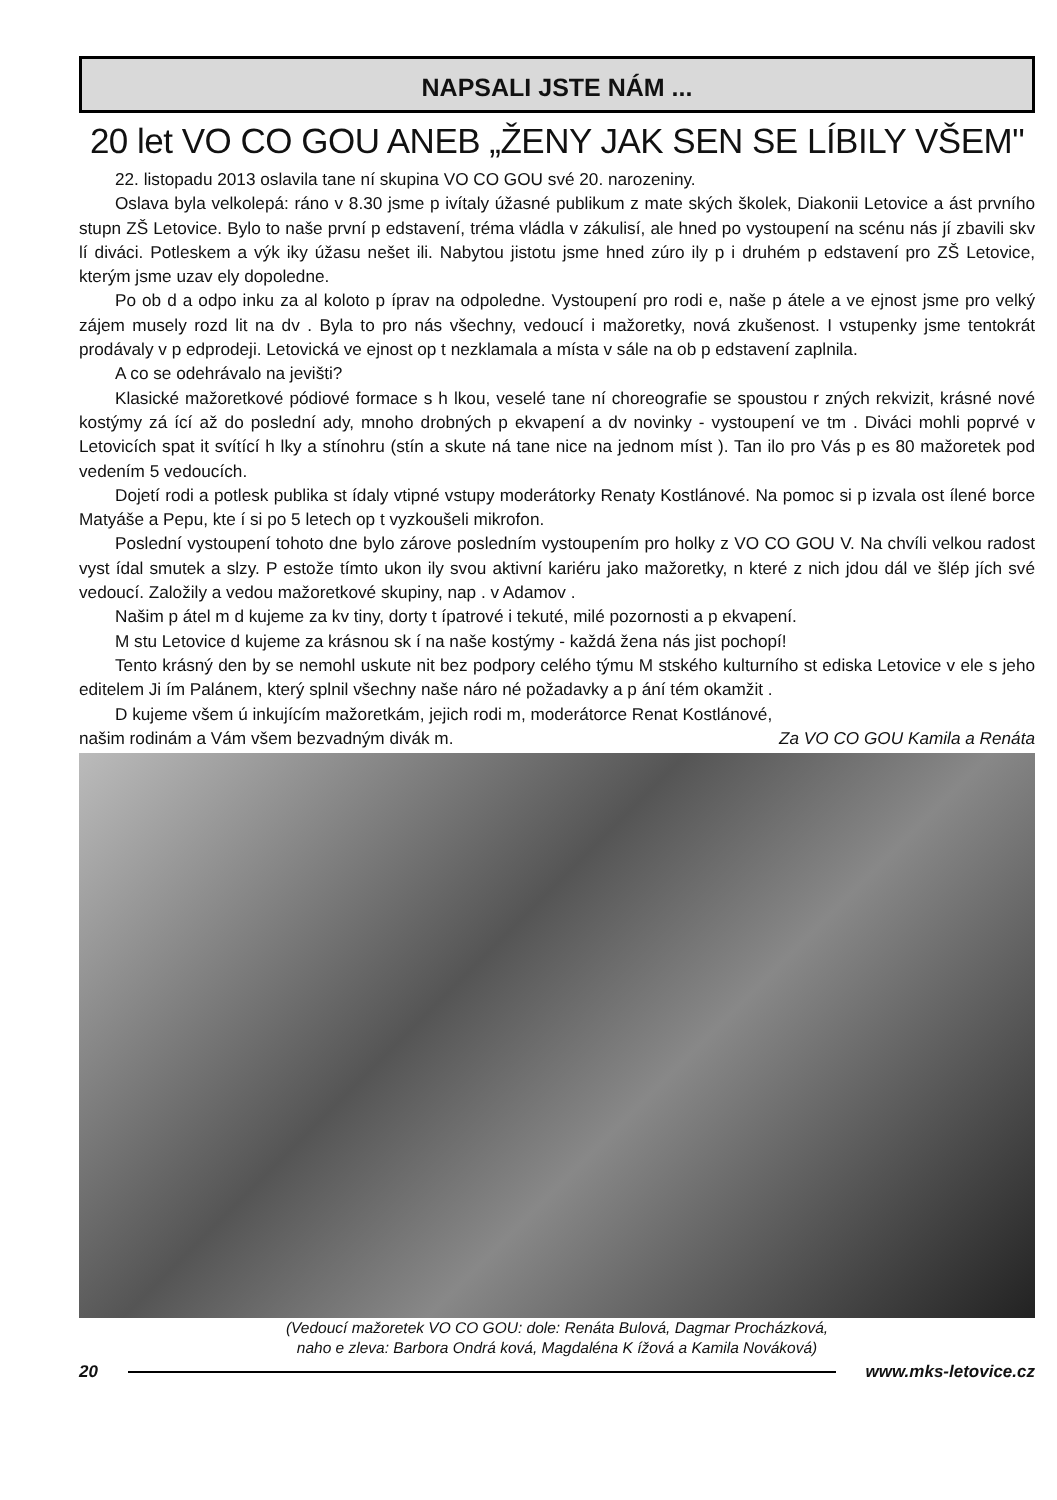NAPSALI JSTE NÁM ...
20 let VO CO GOU ANEB „ŽENY JAK SEN SE LÍBILY VŠEM"
22. listopadu 2013 oslavila tane ní skupina VO CO GOU své 20. narozeniny.
Oslava byla velkolepá: ráno v 8.30 jsme p ivítaly úžasné publikum z mate ských školek, Diakonii Letovice a ást prvního stupn ZŠ Letovice. Bylo to naše první p edstavení, tréma vládla v zákulisí, ale hned po vystoupení na scénu nás jí zbavili skv lí diváci. Potleskem a výk iky úžasu nešet ili. Nabytou jistotu jsme hned zúro ily p i druhém p edstavení pro ZŠ Letovice, kterým jsme uzav ely dopoledne.
Po ob d a odpo inku za al koloto p íprav na odpoledne. Vystoupení pro rodi e, naše p átele a ve ejnost jsme pro velký zájem musely rozd lit na dv . Byla to pro nás všechny, vedoucí i mažoretky, nová zkušenost. I vstupenky jsme tentokrát prodávaly v p edprodeji. Letovická ve ejnost op t nezklamala a místa v sále na ob p edstavení zaplnila.
A co se odehrávalo na jevišti?
Klasické mažoretkové pódiové formace s h lkou, veselé tane ní choreografie se spoustou r zných rekvizit, krásné nové kostýmy zá ící až do poslední ady, mnoho drobných p ekvapení a dv novinky - vystoupení ve tm . Diváci mohli poprvé v Letovicích spat it svítící h lky a stínohru (stín a skute ná tane nice na jednom míst ). Tan ilo pro Vás p es 80 mažoretek pod vedením 5 vedoucích.
Dojetí rodi a potlesk publika st ídaly vtipné vstupy moderátorky Renaty Kostlánové. Na pomoc si p izvala ost ílené borce Matyáše a Pepu, kte í si po 5 letech op t vyzkoušeli mikrofon.
Poslední vystoupení tohoto dne bylo zárove posledním vystoupením pro holky z VO CO GOU V. Na chvíli velkou radost vyst ídal smutek a slzy. P estože tímto ukon ily svou aktivní kariéru jako mažoretky, n které z nich jdou dál ve šlép jích své vedoucí. Založily a vedou mažoretkové skupiny, nap . v Adamov .
Našim p átel m d kujeme za kv tiny, dorty t ípatrové i tekuté, milé pozornosti a p ekvapení.
M stu Letovice d kujeme za krásnou sk í na naše kostýmy - každá žena nás jist pochopí!
Tento krásný den by se nemohl uskute nit bez podpory celého týmu M stského kulturního st ediska Letovice v ele s jeho editelem Ji ím Palánem, který splnil všechny naše náro né požadavky a p ání tém okamžit .
D kujeme všem ú inkujícím mažoretkám, jejich rodi m, moderátorce Renat Kostlánové,
našim rodinám a Vám všem bezvadným divák m. Za VO CO GOU Kamila a Renáta
(Vedoucí mažoretek VO CO GOU: dole: Renáta Bulová, Dagmar Procházková,
naho e zleva: Barbora Ondrá ková, Magdaléna K ížová a Kamila Nováková)
20 www.mks-letovice.cz